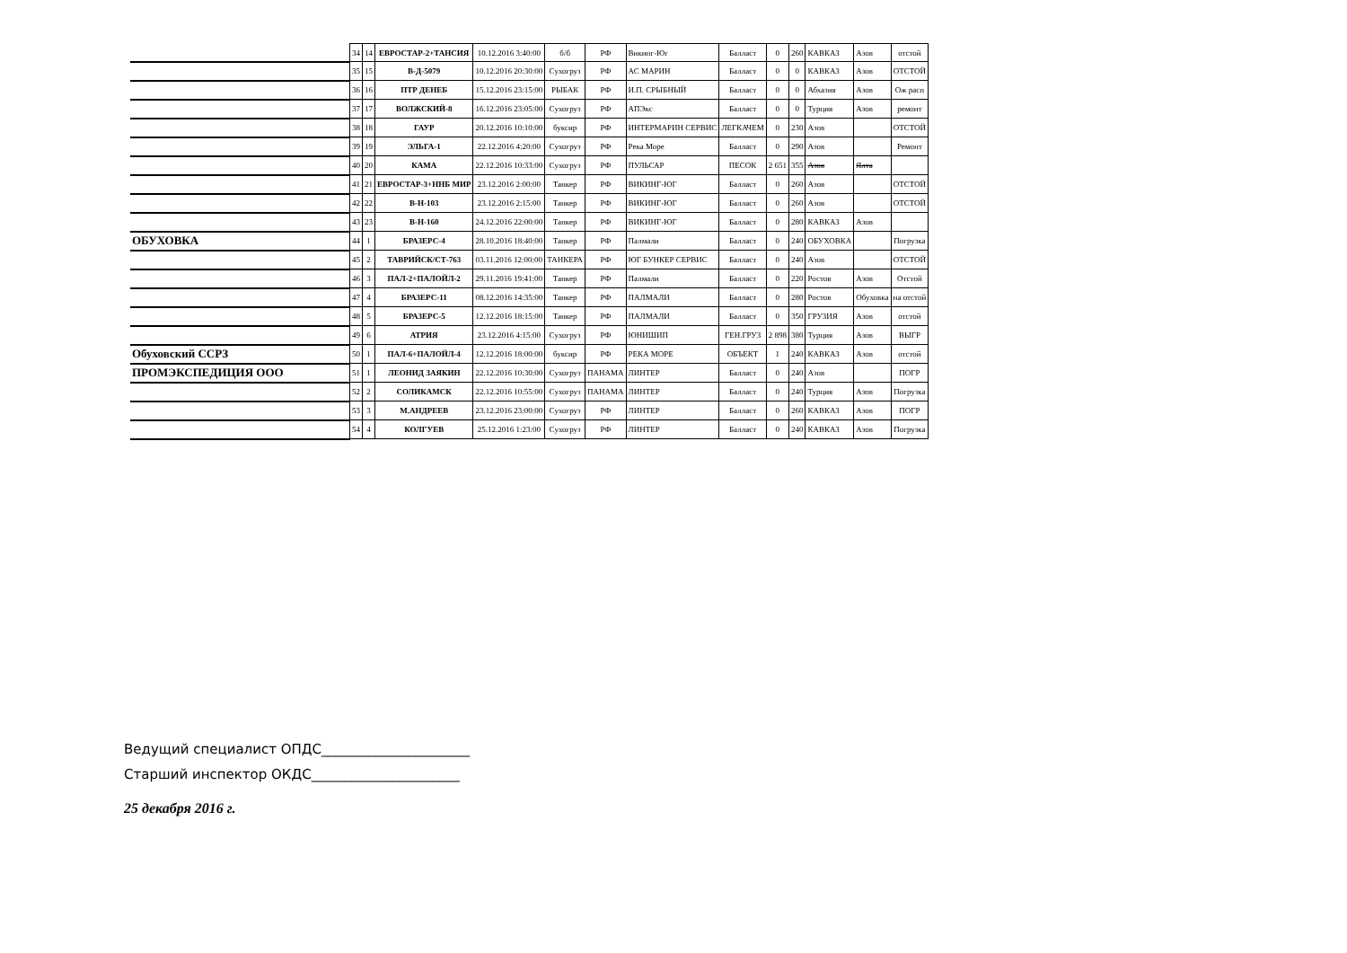| | 34 | 14 | ЕВРОСТАР-2+ТАНСИЯ | 10.12.2016 3:40:00 | б/б | РФ | Викинг-Юг | Балласт | 0 | 260 | КАВКАЗ | Азов | отстой |
| | 35 | 15 | В-Д-5079 | 10.12.2016 20:30:00 | Сухогруз | РФ | АС МАРИН | Балласт | 0 | 0 | КАВКАЗ | Азов | ОТСТОЙ |
| | 36 | 16 | ПТР ДЕНЕБ | 15.12.2016 23:15:00 | РЫБАК | РФ | И.П. СРЫБНЫЙ | Балласт | 0 | 0 | Абхазия | Азов | Ож расп |
| | 37 | 17 | ВОЛЖСКИЙ-8 | 16.12.2016 23:05:00 | Сухогруз | РФ | АПЭкс | Балласт | 0 | 0 | Турция | Азов | ремонт |
| | 38 | 18 | ГАУР | 20.12.2016 10:10:00 | буксир | РФ | ИНТЕРМАРИН СЕРВИС | ЛЕГКАЧЕМ | 0 | 230 | Азов | | ОТСТОЙ |
| | 39 | 19 | ЭЛЬГА-1 | 22.12.2016 4:20:00 | Сухогруз | РФ | Река Море | Балласт | 0 | 290 | Азов | | Ремонт |
| | 40 | 20 | КАМА | 22.12.2016 10:33:00 | Сухогруз | РФ | ПУЛЬСАР | ПЕСОК | 2 651 | 355 | Азов | Ялта | |
| | 41 | 21 | ЕВРОСТАР-3+ННБ МИР | 23.12.2016 2:00:00 | Танкер | РФ | ВИКИНГ-ЮГ | Балласт | 0 | 260 | Азов | | ОТСТОЙ |
| | 42 | 22 | В-Н-103 | 23.12.2016 2:15:00 | Танкер | РФ | ВИКИНГ-ЮГ | Балласт | 0 | 260 | Азов | | ОТСТОЙ |
| | 43 | 23 | В-Н-160 | 24.12.2016 22:00:00 | Танкер | РФ | ВИКИНГ-ЮГ | Балласт | 0 | 280 | КАВКАЗ | Азов | |
| ОБУХОВКА | 44 | 1 | БРАЗЕРС-4 | 28.10.2016 18:40:00 | Танкер | РФ | Палмали | Балласт | 0 | 240 | ОБУХОВКА | | Погрузка |
| | 45 | 2 | ТАВРИЙСК/СТ-763 | 03.11.2016 12:00:00 | ТАНКЕРА | РФ | ЮГ БУНКЕР СЕРВИС | Балласт | 0 | 240 | Азов | | ОТСТОЙ |
| | 46 | 3 | ПАЛ-2+ПАЛОЙЛ-2 | 29.11.2016 19:41:00 | Танкер | РФ | Палмали | Балласт | 0 | 220 | Ростов | Азов | Отстой |
| | 47 | 4 | БРАЗЕРС-11 | 08.12.2016 14:35:00 | Танкер | РФ | ПАЛМАЛИ | Балласт | 0 | 280 | Ростов | Обуховка | на отстой |
| | 48 | 5 | БРАЗЕРС-5 | 12.12.2016 18:15:00 | Танкер | РФ | ПАЛМАЛИ | Балласт | 0 | 350 | ГРУЗИЯ | Азов | отстой |
| | 49 | 6 | АТРИЯ | 23.12.2016 4:15:00 | Сухогруз | РФ | ЮНИШИП | ГЕН.ГРУЗ | 2 898 | 380 | Турция | Азов | ВЫГР |
| Обуховский ССРЗ | 50 | 1 | ПАЛ-6+ПАЛОЙЛ-4 | 12.12.2016 18:00:00 | буксир | РФ | РЕКА МОРЕ | ОБЪЕКТ | 1 | 240 | КАВКАЗ | Азов | отстой |
| ПРОМЭКСПЕДИЦИЯ ООО | 51 | 1 | ЛЕОНИД ЗАЯКИН | 22.12.2016 10:30:00 | Сухогруз | ПАНАМА | ЛИНТЕР | Балласт | 0 | 240 | Азов | | ПОГР |
| | 52 | 2 | СОЛИКАМСК | 22.12.2016 10:55:00 | Сухогруз | ПАНАМА | ЛИНТЕР | Балласт | 0 | 240 | Турция | Азов | Погрузка |
| | 53 | 3 | М.АНДРЕЕВ | 23.12.2016 23:00:00 | Сухогруз | РФ | ЛИНТЕР | Балласт | 0 | 260 | КАВКАЗ | Азов | ПОГР |
| | 54 | 4 | КОЛГУЕВ | 25.12.2016 1:23:00 | Сухогруз | РФ | ЛИНТЕР | Балласт | 0 | 240 | КАВКАЗ | Азов | Погрузка |
Ведущий специалист ОПДС______________________
Старший инспектор ОКДС______________________
25 декабря 2016 г.